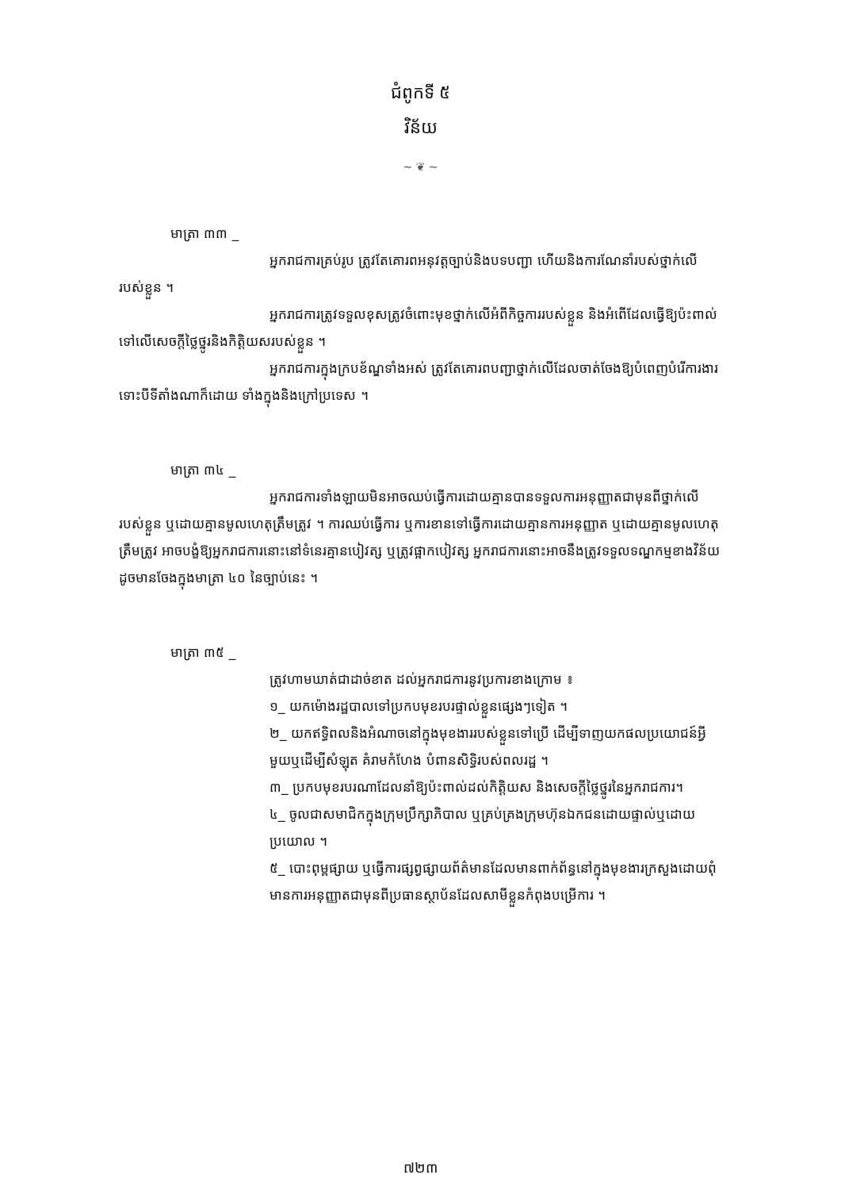ជំពូកទី ៥
វិន័យ
~ ❦ ~
មាត្រា ៣៣ _
អ្នករាជការគ្រប់រូប ត្រូវតែគោរពអនុវត្តច្បាប់និងបទបញ្ជា ហើយនិងការណែនាំរបស់ថ្នាក់លើរបស់ខ្លួន ។
អ្នករាជការត្រូវទទួលខុសត្រូវចំពោះមុខថ្នាក់លើអំពីកិច្ចការរបស់ខ្លួន និងអំពើដែលធ្វើឱ្យប៉ះពាល់ទៅលើសេចក្ដីថ្លៃថ្នូរនិងកិត្តិយសរបស់ខ្លួន ។
អ្នករាជការក្នុងក្របខ័ណ្ឌទាំងអស់ ត្រូវតែគោរពបញ្ជាថ្នាក់លើដែលចាត់ចែងឱ្យបំពេញបំរើការងារ ទោះបីទីតាំងណាក៏ដោយ ទាំងក្នុងនិងក្រៅប្រទេស ។
មាត្រា ៣៤ _
អ្នករាជការទាំងឡាយមិនអាចឈប់ធ្វើការដោយគ្មានបានទទួលការអនុញ្ញាតជាមុនពីថ្នាក់លើរបស់ខ្លួន ឬដោយគ្មានមូលហេតុត្រឹមត្រូវ ។ ការឈប់ធ្វើការ ឬការខានទៅធ្វើការដោយគ្មានការអនុញ្ញាត ឬដោយគ្មានមូលហេតុត្រឹមត្រូវ អាចបង្ខំឱ្យអ្នករាជការនោះនៅទំនេរគ្មានបៀវត្ស ឬត្រូវផ្អាកបៀវត្ស អ្នករាជការនោះអាចនឹងត្រូវទទួលទណ្ឌកម្មខាងវិន័យដូចមានចែងក្នុងមាត្រា ៤០ នៃច្បាប់នេះ ។
មាត្រា ៣៥ _
ត្រូវហាមឃាត់ជាដាច់ខាត ដល់អ្នករាជការនូវប្រការខាងក្រោម ៖
១_ យកម៉ោងរដ្ឋបាលទៅប្រកបមុខរបរផ្ទាល់ខ្លួនផ្សេងៗទៀត ។
២_ យកឥទ្ធិពលនិងអំណាចនៅក្នុងមុខងាររបស់ខ្លួនទៅប្រើ ដើម្បីទាញយកផលប្រយោជន៍អ្វីមួយឬដើម្បីសំឡុត គំរាមកំហែង បំពានសិទ្ធិរបស់ពលរដ្ឋ ។
៣_ ប្រកបមុខរបរណាដែលនាំឱ្យប៉ះពាល់ដល់កិត្តិយស និងសេចក្ដីថ្លៃថ្នូរនៃអ្នករាជការ។
៤_ ចូលជាសមាជិកក្នុងក្រុមប្រឹក្សាភិបាល ឬគ្រប់គ្រងក្រុមហ៊ុនឯកជនដោយផ្ទាល់ឬដោយប្រយោល ។
៥_ បោះពុម្ពផ្សាយ ឬធ្វើការផ្សព្វផ្សាយព័ត៌មានដែលមានពាក់ព័ន្ធនៅក្នុងមុខងារក្រសួងដោយពុំមានការអនុញ្ញាតជាមុនពីប្រធានស្ថាប័នដែលសាមីខ្លួនកំពុងបម្រើការ ។
៧២៣